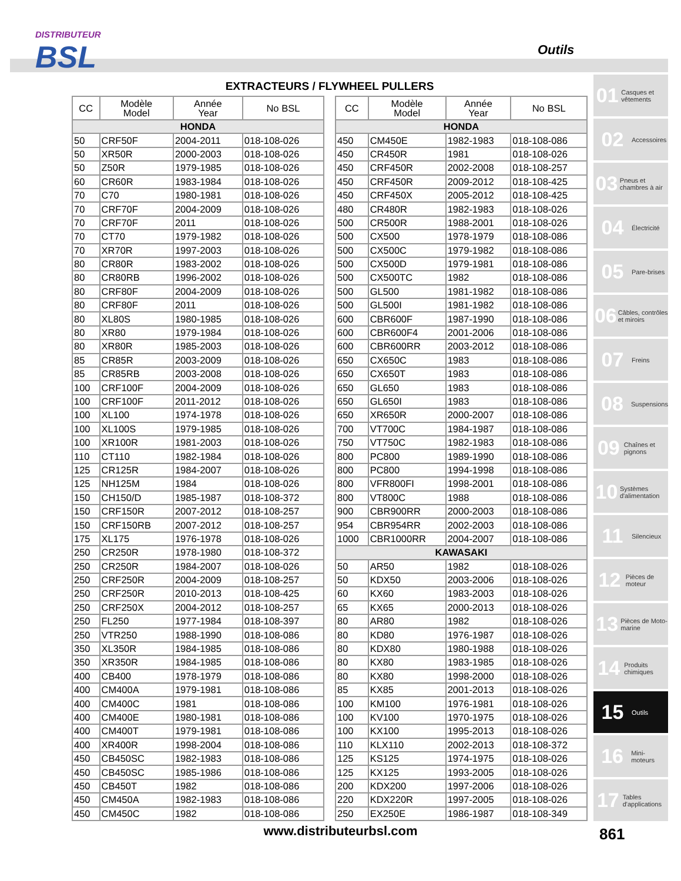DISTRIBUTEUR
BSL
Outils
EXTRACTEURS / FLYWHEEL PULLERS
| CC | Modèle Model | Année Year | No BSL |
| --- | --- | --- | --- |
| HONDA | | | |
| 50 | CRF50F | 2004-2011 | 018-108-026 |
| 50 | XR50R | 2000-2003 | 018-108-026 |
| 50 | Z50R | 1979-1985 | 018-108-026 |
| 60 | CR60R | 1983-1984 | 018-108-026 |
| 70 | C70 | 1980-1981 | 018-108-026 |
| 70 | CRF70F | 2004-2009 | 018-108-026 |
| 70 | CRF70F | 2011 | 018-108-026 |
| 70 | CT70 | 1979-1982 | 018-108-026 |
| 70 | XR70R | 1997-2003 | 018-108-026 |
| 80 | CR80R | 1983-2002 | 018-108-026 |
| 80 | CR80RB | 1996-2002 | 018-108-026 |
| 80 | CRF80F | 2004-2009 | 018-108-026 |
| 80 | CRF80F | 2011 | 018-108-026 |
| 80 | XL80S | 1980-1985 | 018-108-026 |
| 80 | XR80 | 1979-1984 | 018-108-026 |
| 80 | XR80R | 1985-2003 | 018-108-026 |
| 85 | CR85R | 2003-2009 | 018-108-026 |
| 85 | CR85RB | 2003-2008 | 018-108-026 |
| 100 | CRF100F | 2004-2009 | 018-108-026 |
| 100 | CRF100F | 2011-2012 | 018-108-026 |
| 100 | XL100 | 1974-1978 | 018-108-026 |
| 100 | XL100S | 1979-1985 | 018-108-026 |
| 100 | XR100R | 1981-2003 | 018-108-026 |
| 110 | CT110 | 1982-1984 | 018-108-026 |
| 125 | CR125R | 1984-2007 | 018-108-026 |
| 125 | NH125M | 1984 | 018-108-026 |
| 150 | CH150/D | 1985-1987 | 018-108-372 |
| 150 | CRF150R | 2007-2012 | 018-108-257 |
| 150 | CRF150RB | 2007-2012 | 018-108-257 |
| 175 | XL175 | 1976-1978 | 018-108-026 |
| 250 | CR250R | 1978-1980 | 018-108-372 |
| 250 | CR250R | 1984-2007 | 018-108-026 |
| 250 | CRF250R | 2004-2009 | 018-108-257 |
| 250 | CRF250R | 2010-2013 | 018-108-425 |
| 250 | CRF250X | 2004-2012 | 018-108-257 |
| 250 | FL250 | 1977-1984 | 018-108-397 |
| 250 | VTR250 | 1988-1990 | 018-108-086 |
| 350 | XL350R | 1984-1985 | 018-108-086 |
| 350 | XR350R | 1984-1985 | 018-108-086 |
| 400 | CB400 | 1978-1979 | 018-108-086 |
| 400 | CM400A | 1979-1981 | 018-108-086 |
| 400 | CM400C | 1981 | 018-108-086 |
| 400 | CM400E | 1980-1981 | 018-108-086 |
| 400 | CM400T | 1979-1981 | 018-108-086 |
| 400 | XR400R | 1998-2004 | 018-108-086 |
| 450 | CB450SC | 1982-1983 | 018-108-086 |
| 450 | CB450SC | 1985-1986 | 018-108-086 |
| 450 | CB450T | 1982 | 018-108-086 |
| 450 | CM450A | 1982-1983 | 018-108-086 |
| 450 | CM450C | 1982 | 018-108-086 |
| CC | Modèle Model | Année Year | No BSL |
| --- | --- | --- | --- |
| HONDA | | | |
| 450 | CM450E | 1982-1983 | 018-108-086 |
| 450 | CR450R | 1981 | 018-108-026 |
| 450 | CRF450R | 2002-2008 | 018-108-257 |
| 450 | CRF450R | 2009-2012 | 018-108-425 |
| 450 | CRF450X | 2005-2012 | 018-108-425 |
| 480 | CR480R | 1982-1983 | 018-108-026 |
| 500 | CR500R | 1988-2001 | 018-108-026 |
| 500 | CX500 | 1978-1979 | 018-108-086 |
| 500 | CX500C | 1979-1982 | 018-108-086 |
| 500 | CX500D | 1979-1981 | 018-108-086 |
| 500 | CX500TC | 1982 | 018-108-086 |
| 500 | GL500 | 1981-1982 | 018-108-086 |
| 500 | GL500I | 1981-1982 | 018-108-086 |
| 600 | CBR600F | 1987-1990 | 018-108-086 |
| 600 | CBR600F4 | 2001-2006 | 018-108-086 |
| 600 | CBR600RR | 2003-2012 | 018-108-086 |
| 650 | CX650C | 1983 | 018-108-086 |
| 650 | CX650T | 1983 | 018-108-086 |
| 650 | GL650 | 1983 | 018-108-086 |
| 650 | GL650I | 1983 | 018-108-086 |
| 650 | XR650R | 2000-2007 | 018-108-086 |
| 700 | VT700C | 1984-1987 | 018-108-086 |
| 750 | VT750C | 1982-1983 | 018-108-086 |
| 800 | PC800 | 1989-1990 | 018-108-086 |
| 800 | PC800 | 1994-1998 | 018-108-086 |
| 800 | VFR800FI | 1998-2001 | 018-108-086 |
| 800 | VT800C | 1988 | 018-108-086 |
| 900 | CBR900RR | 2000-2003 | 018-108-086 |
| 954 | CBR954RR | 2002-2003 | 018-108-086 |
| 1000 | CBR1000RR | 2004-2007 | 018-108-086 |
| KAWASAKI | | | |
| 50 | AR50 | 1982 | 018-108-026 |
| 50 | KDX50 | 2003-2006 | 018-108-026 |
| 60 | KX60 | 1983-2003 | 018-108-026 |
| 65 | KX65 | 2000-2013 | 018-108-026 |
| 80 | AR80 | 1982 | 018-108-026 |
| 80 | KD80 | 1976-1987 | 018-108-026 |
| 80 | KDX80 | 1980-1988 | 018-108-026 |
| 80 | KX80 | 1983-1985 | 018-108-026 |
| 80 | KX80 | 1998-2000 | 018-108-026 |
| 85 | KX85 | 2001-2013 | 018-108-026 |
| 100 | KM100 | 1976-1981 | 018-108-026 |
| 100 | KV100 | 1970-1975 | 018-108-026 |
| 100 | KX100 | 1995-2013 | 018-108-026 |
| 110 | KLX110 | 2002-2013 | 018-108-372 |
| 125 | KS125 | 1974-1975 | 018-108-026 |
| 125 | KX125 | 1993-2005 | 018-108-026 |
| 200 | KDX200 | 1997-2006 | 018-108-026 |
| 220 | KDX220R | 1997-2005 | 018-108-026 |
| 250 | EX250E | 1986-1987 | 018-108-349 |
01 Casques et vêtements
02 Accessoires
03 Pneus et chambres à air
04 Électricité
05 Pare-brises
06 Câbles, contrôles et miroirs
07 Freins
08 Suspensions
09 Chaînes et pignons
10 Systèmes d'alimentation
11 Silencieux
12 Pièces de moteur
13 Pièces de Moto-marine
14 Produits chimiques
15 Outils
16 Mini-moteurs
17 Tables d'applications
www.distributeurbsl.com 861